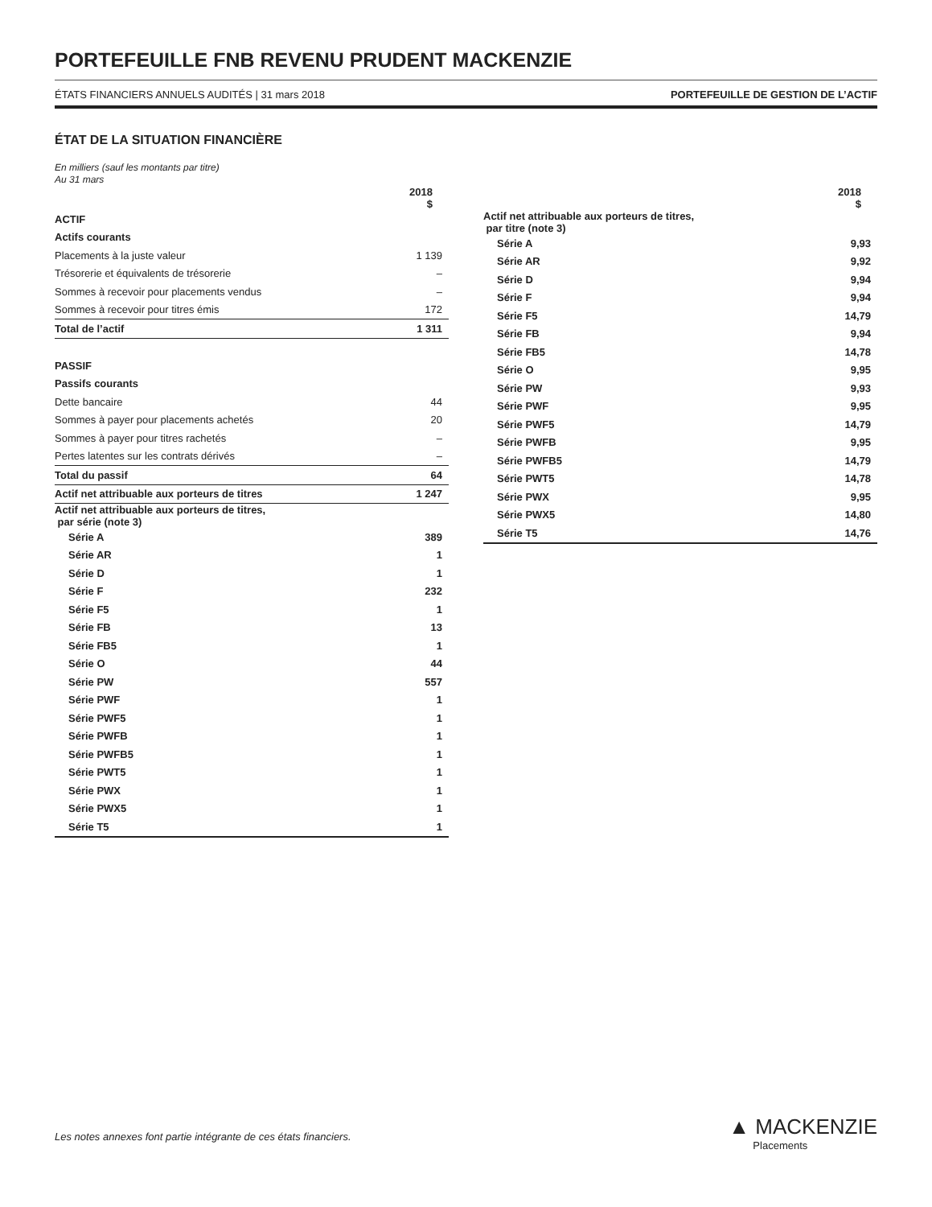PORTEFEUILLE FNB REVENU PRUDENT MACKENZIE
ÉTATS FINANCIERS ANNUELS AUDITÉS | 31 mars 2018 PORTEFEUILLE DE GESTION DE L’ACTIF
ÉTAT DE LA SITUATION FINANCIÈRE
En milliers (sauf les montants par titre)
Au 31 mars
| | 2018 $ |
| ACTIF | |
| Actifs courants | |
| Placements à la juste valeur | 1 139 |
| Trésorerie et équivalents de trésorerie | – |
| Sommes à recevoir pour placements vendus | – |
| Sommes à recevoir pour titres émis | 172 |
| Total de l’actif | 1 311 |
| PASSIF | |
| Passifs courants | |
| Dette bancaire | 44 |
| Sommes à payer pour placements achetés | 20 |
| Sommes à payer pour titres rachetés | – |
| Pertes latentes sur les contrats dérivés | – |
| Total du passif | 64 |
| Actif net attribuable aux porteurs de titres | 1 247 |
| Actif net attribuable aux porteurs de titres, par série (note 3) | |
| Série A | 389 |
| Série AR | 1 |
| Série D | 1 |
| Série F | 232 |
| Série F5 | 1 |
| Série FB | 13 |
| Série FB5 | 1 |
| Série O | 44 |
| Série PW | 557 |
| Série PWF | 1 |
| Série PWF5 | 1 |
| Série PWFB | 1 |
| Série PWFB5 | 1 |
| Série PWT5 | 1 |
| Série PWX | 1 |
| Série PWX5 | 1 |
| Série T5 | 1 |
| | 2018 $ |
| Actif net attribuable aux porteurs de titres, par titre (note 3) | |
| Série A | 9,93 |
| Série AR | 9,92 |
| Série D | 9,94 |
| Série F | 9,94 |
| Série F5 | 14,79 |
| Série FB | 9,94 |
| Série FB5 | 14,78 |
| Série O | 9,95 |
| Série PW | 9,93 |
| Série PWF | 9,95 |
| Série PWF5 | 14,79 |
| Série PWFB | 9,95 |
| Série PWFB5 | 14,79 |
| Série PWT5 | 14,78 |
| Série PWX | 9,95 |
| Série PWX5 | 14,80 |
| Série T5 | 14,76 |
Les notes annexes font partie intégrante de ces états financiers.
▲ MACKENZIE
Placements